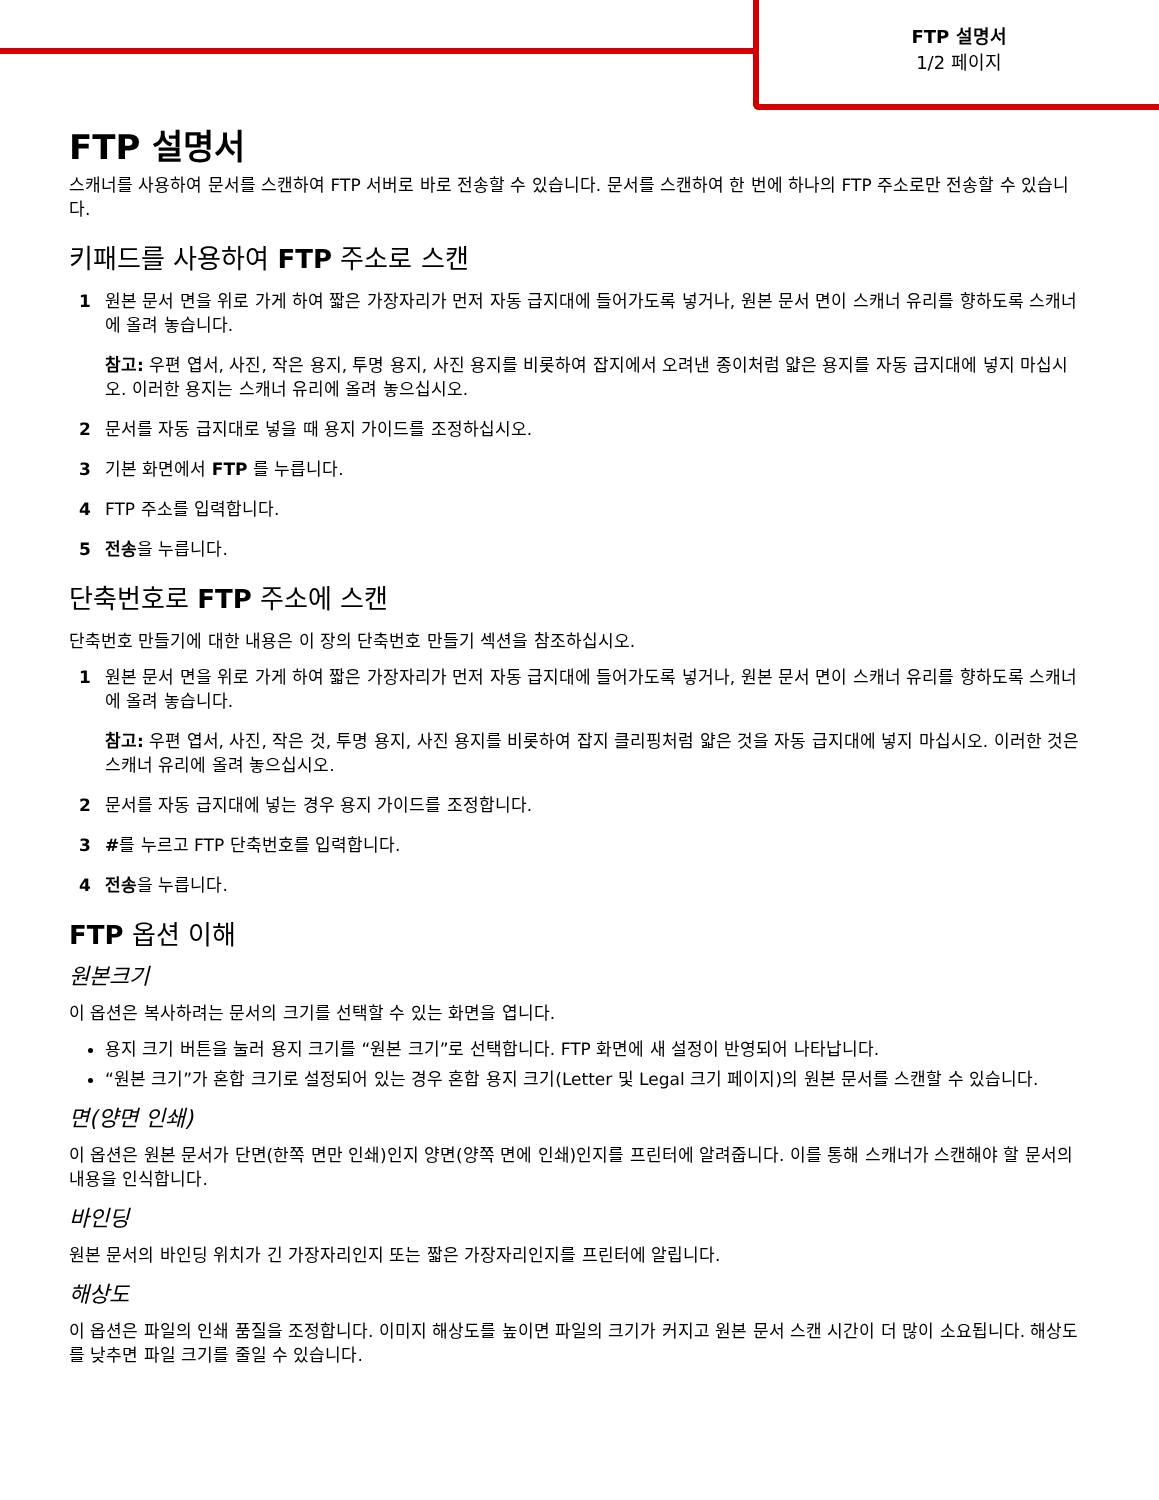FTP 설명서
1/2 페이지
FTP 설명서
스캐너를 사용하여 문서를 스캔하여 FTP 서버로 바로 전송할 수 있습니다. 문서를 스캔하여 한 번에 하나의 FTP 주소로만 전송할 수 있습니다.
키패드를 사용하여 FTP 주소로 스캔
1 원본 문서 면을 위로 가게 하여 짧은 가장자리가 먼저 자동 급지대에 들어가도록 넣거나, 원본 문서 면이 스캐너 유리를 향하도록 스캐너에 올려 놓습니다.
참고: 우편 엽서, 사진, 작은 용지, 투명 용지, 사진 용지를 비롯하여 잡지에서 오려낸 종이처럼 얇은 용지를 자동 급지대에 넣지 마십시오. 이러한 용지는 스캐너 유리에 올려 놓으십시오.
2 문서를 자동 급지대로 넣을 때 용지 가이드를 조정하십시오.
3 기본 화면에서 FTP 를 누릅니다.
4 FTP 주소를 입력합니다.
5 전송을 누릅니다.
단축번호로 FTP 주소에 스캔
단축번호 만들기에 대한 내용은 이 장의 단축번호 만들기 섹션을 참조하십시오.
1 원본 문서 면을 위로 가게 하여 짧은 가장자리가 먼저 자동 급지대에 들어가도록 넣거나, 원본 문서 면이 스캐너 유리를 향하도록 스캐너에 올려 놓습니다.
참고: 우편 엽서, 사진, 작은 것, 투명 용지, 사진 용지를 비롯하여 잡지 클리핑처럼 얇은 것을 자동 급지대에 넣지 마십시오. 이러한 것은 스캐너 유리에 올려 놓으십시오.
2 문서를 자동 급지대에 넣는 경우 용지 가이드를 조정합니다.
3 #를 누르고 FTP 단축번호를 입력합니다.
4 전송을 누릅니다.
FTP 옵션 이해
원본크기
이 옵션은 복사하려는 문서의 크기를 선택할 수 있는 화면을 엽니다.
용지 크기 버튼을 눌러 용지 크기를 “원본 크기”로 선택합니다. FTP 화면에 새 설정이 반영되어 나타납니다.
“원본 크기”가 혼합 크기로 설정되어 있는 경우 혼합 용지 크기(Letter 및 Legal 크기 페이지)의 원본 문서를 스캔할 수 있습니다.
면(양면 인쇄)
이 옵션은 원본 문서가 단면(한쪽 면만 인쇄)인지 양면(양쪽 면에 인쇄)인지를 프린터에 알려줍니다. 이를 통해 스캐너가 스캔해야 할 문서의 내용을 인식합니다.
바인딩
원본 문서의 바인딩 위치가 긴 가장자리인지 또는 짧은 가장자리인지를 프린터에 알립니다.
해상도
이 옵션은 파일의 인쇄 품질을 조정합니다. 이미지 해상도를 높이면 파일의 크기가 커지고 원본 문서 스캔 시간이 더 많이 소요됩니다. 해상도를 낮추면 파일 크기를 줄일 수 있습니다.